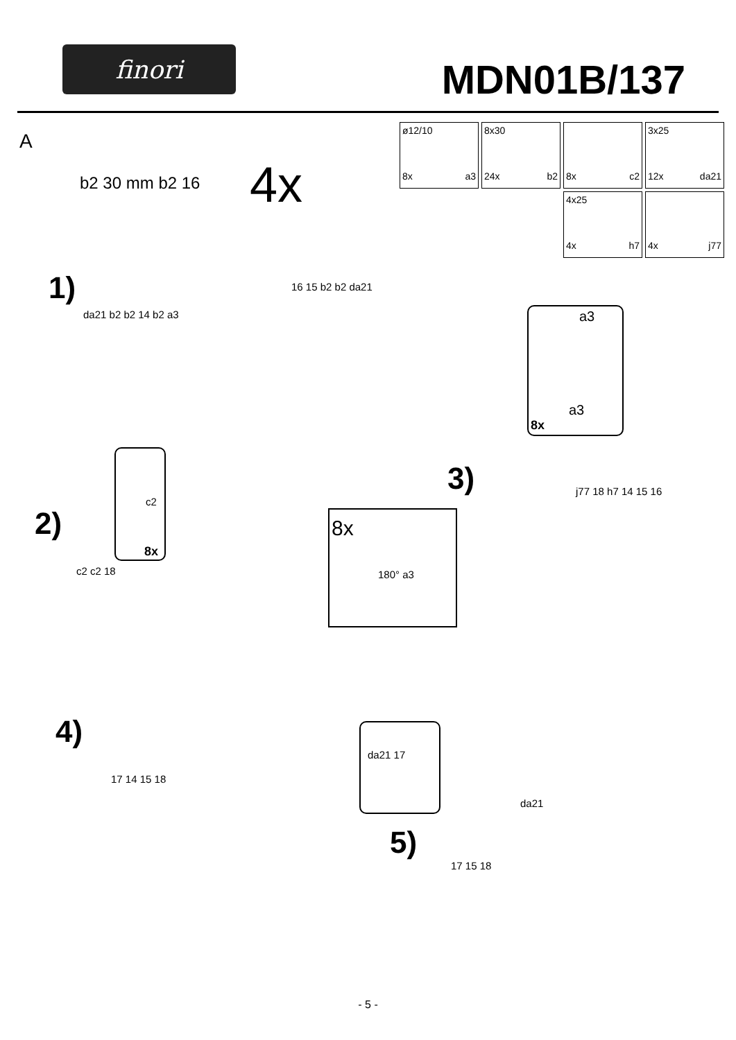finori
MDN01B/137
A
4x
| ø12/10 8x a3 | 8x30 24x b2 | 8x c2 | 3x25 12x da21 |
| | | 4x25 4x h7 | 4x j77 |
1)
b2 30 mm b2 16
16 15 b2 b2 da21
da21 b2 b2 14 b2 a3 a3
a3
8x
2)
c2
8x
c2 c2 18
8x
180° a3
3) j77 18 h7 14 15 16
4)
17 14 15 18
da21 17
da21
5)
17 15 18
- 5 -